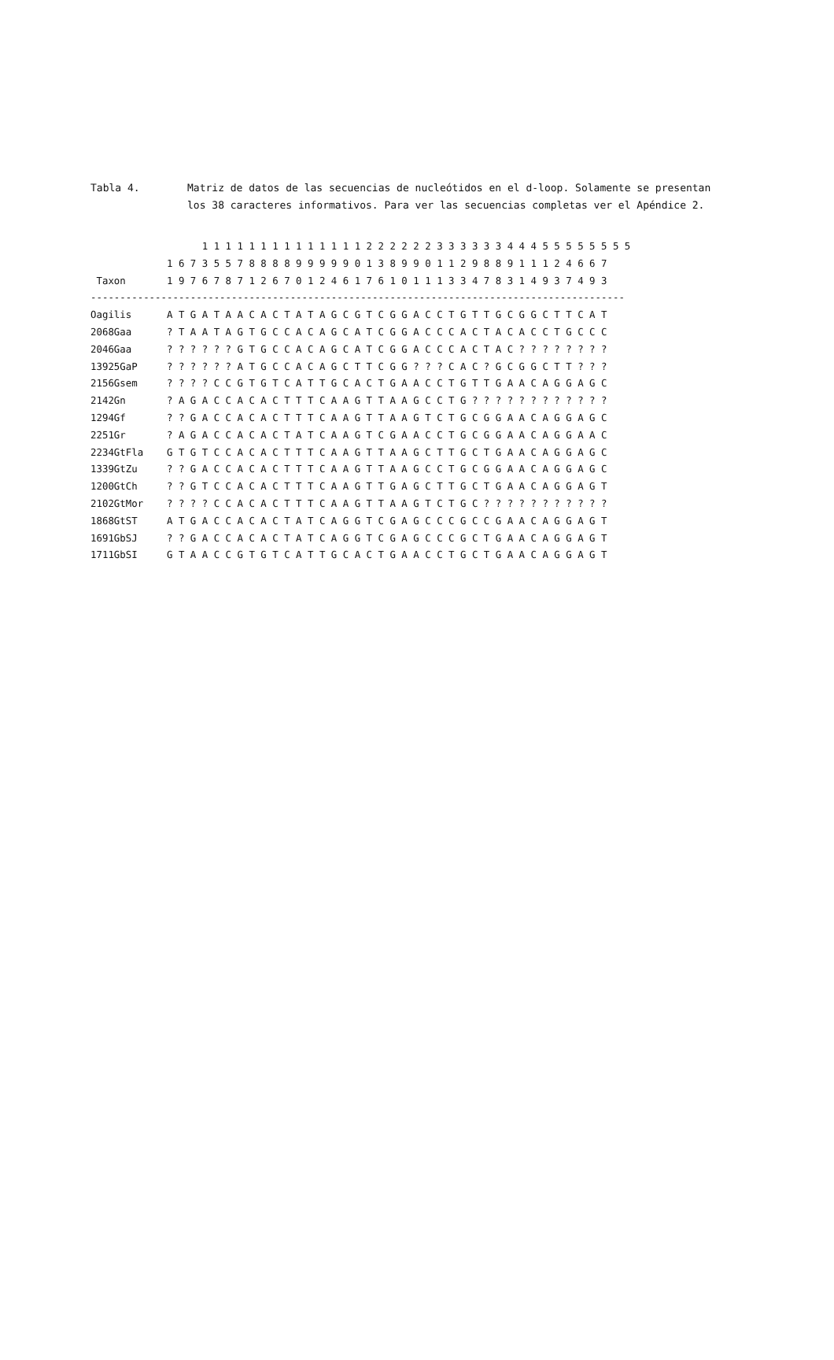Tabla 4. Matriz de datos de las secuencias de nucleótidos en el d-loop. Solamente se presentan los 38 caracteres informativos. Para ver las secuencias completas ver el Apéndice 2.
                   1 1 1 1 1 1 1 1 1 1 1 1 1 1 2 2 2 2 2 2 3 3 3 3 3 3 4 4 4 5 5 5 5 5 5 5 5
             1 6 7 3 5 5 7 8 8 8 8 9 9 9 9 9 0 1 3 8 9 9 0 1 1 2 9 8 8 9 1 1 1 2 4 6 6 7
 Taxon       1 9 7 6 7 8 7 1 2 6 7 0 1 2 4 6 1 7 6 1 0 1 1 1 3 3 4 7 8 3 1 4 9 3 7 4 9 3
-------------------------------------------------------------------------------------------
Oagilis      A T G A T A A C A C T A T A G C G T C G G A C C T G T T G C G G C T T C A T
2068Gaa      ? T A A T A G T G C C A C A G C A T C G G A C C C A C T A C A C C T G C C C
2046Gaa      ? ? ? ? ? ? G T G C C A C A G C A T C G G A C C C A C T A C ? ? ? ? ? ? ? ?
13925GaP     ? ? ? ? ? ? A T G C C A C A G C T T C G G ? ? ? C A C ? G C G G C T T ? ? ?
2156Gsem     ? ? ? ? C C G T G T C A T T G C A C T G A A C C T G T T G A A C A G G A G C
2142Gn       ? A G A C C A C A C T T T C A A G T T A A G C C T G ? ? ? ? ? ? ? ? ? ? ? ?
1294Gf       ? ? G A C C A C A C T T T C A A G T T A A G T C T G C G G A A C A G G A G C
2251Gr       ? A G A C C A C A C T A T C A A G T C G A A C C T G C G G A A C A G G A A C
2234GtFla    G T G T C C A C A C T T T C A A G T T A A G C T T G C T G A A C A G G A G C
1339GtZu     ? ? G A C C A C A C T T T C A A G T T A A G C C T G C G G A A C A G G A G C
1200GtCh     ? ? G T C C A C A C T T T C A A G T T G A G C T T G C T G A A C A G G A G T
2102GtMor    ? ? ? ? C C A C A C T T T C A A G T T A A G T C T G C ? ? ? ? ? ? ? ? ? ? ?
1868GtST     A T G A C C A C A C T A T C A G G T C G A G C C C G C C G A A C A G G A G T
1691GbSJ     ? ? G A C C A C A C T A T C A G G T C G A G C C C G C T G A A C A G G A G T
1711GbSI     G T A A C C G T G T C A T T G C A C T G A A C C T G C T G A A C A G G A G T